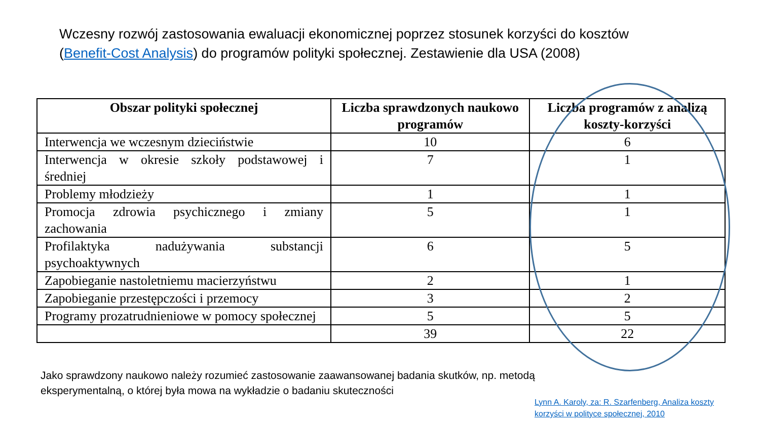Wczesny rozwój zastosowania ewaluacji ekonomicznej poprzez stosunek korzyści do kosztów (Benefit-Cost Analysis) do programów polityki społecznej. Zestawienie dla USA (2008)
| Obszar polityki społecznej | Liczba sprawdzonych naukowo programów | Liczba programów z analizą koszty-korzyści |
| --- | --- | --- |
| Interwencja we wczesnym dzieciństwie | 10 | 6 |
| Interwencja w okresie szkoły podstawowej i średniej | 7 | 1 |
| Problemy młodzieży | 1 | 1 |
| Promocja zdrowia psychicznego i zmiany zachowania | 5 | 1 |
| Profilaktyka nadużywania substancji psychoaktywnych | 6 | 5 |
| Zapobieganie nastoletniemu macierzyństwu | 2 | 1 |
| Zapobieganie przestępczości i przemocy | 3 | 2 |
| Programy prozatrudnieniowe w pomocy społecznej | 5 | 5 |
| | 39 | 22 |
Jako sprawdzony naukowo należy rozumieć zastosowanie zaawansowanej badania skutków, np. metodą eksperymentalną, o której była mowa na wykładzie o badaniu skuteczności
Lynn A. Karoly, za: R. Szarfenberg, Analiza koszty korzyści w polityce społecznej, 2010